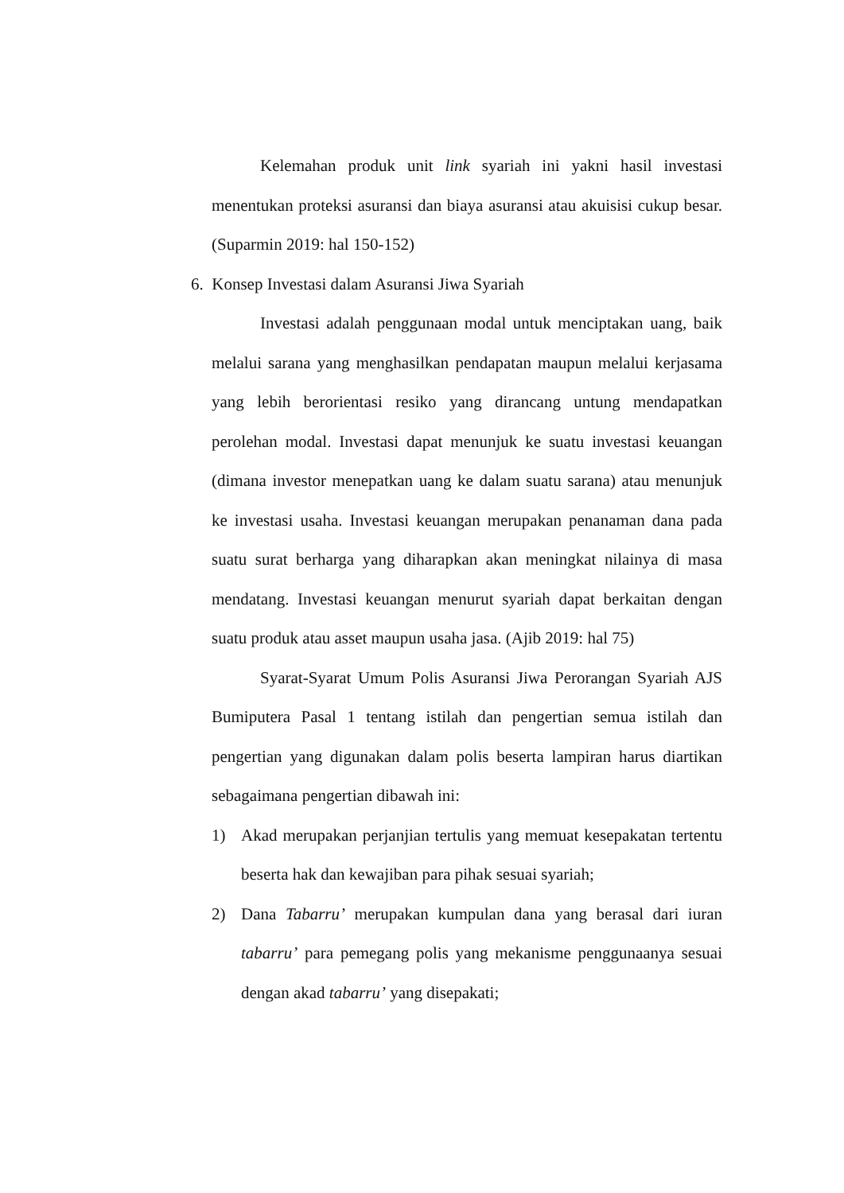Kelemahan produk unit link syariah ini yakni hasil investasi menentukan proteksi asuransi dan biaya asuransi atau akuisisi cukup besar. (Suparmin 2019: hal 150-152)
6. Konsep Investasi dalam Asuransi Jiwa Syariah
Investasi adalah penggunaan modal untuk menciptakan uang, baik melalui sarana yang menghasilkan pendapatan maupun melalui kerjasama yang lebih berorientasi resiko yang dirancang untung mendapatkan perolehan modal. Investasi dapat menunjuk ke suatu investasi keuangan (dimana investor menepatkan uang ke dalam suatu sarana) atau menunjuk ke investasi usaha. Investasi keuangan merupakan penanaman dana pada suatu surat berharga yang diharapkan akan meningkat nilainya di masa mendatang. Investasi keuangan menurut syariah dapat berkaitan dengan suatu produk atau asset maupun usaha jasa. (Ajib 2019: hal 75)
Syarat-Syarat Umum Polis Asuransi Jiwa Perorangan Syariah AJS Bumiputera Pasal 1 tentang istilah dan pengertian semua istilah dan pengertian yang digunakan dalam polis beserta lampiran harus diartikan sebagaimana pengertian dibawah ini:
1) Akad merupakan perjanjian tertulis yang memuat kesepakatan tertentu beserta hak dan kewajiban para pihak sesuai syariah;
2) Dana Tabarru’ merupakan kumpulan dana yang berasal dari iuran tabarru’ para pemegang polis yang mekanisme penggunaanya sesuai dengan akad tabarru’ yang disepakati;